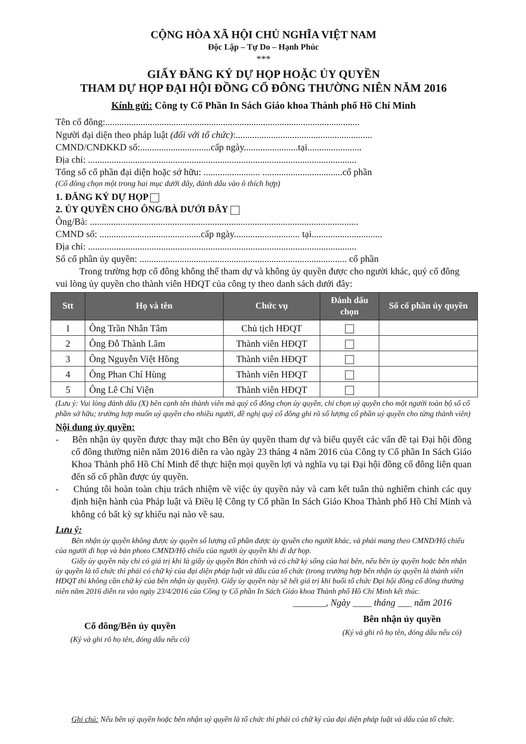CỘNG HÒA XÃ HỘI CHỦ NGHĨA VIỆT NAM
Độc Lập – Tự Do – Hạnh Phúc
***
GIẤY ĐĂNG KÝ DỰ HỌP HOẶC ỦY QUYỀN
THAM DỰ HỌP ĐẠI HỘI ĐỒNG CỔ ĐÔNG THƯỜNG NIÊN NĂM 2016
Kính gửi: Công ty Cổ Phần In Sách Giáo khoa Thành phố Hồ Chí Minh
Tên cổ đông:............................................................................................................
Người đại diện theo pháp luật (đối với tổ chức):..........................................................
CMND/CNĐKKD số:..............................cấp ngày.......................tại.......................
Địa chỉ: ..................................................................................................................
Tổng số cổ phần đại diện hoặc sở hữu: ........................ ..................................cổ phần
(Cổ đông chọn một trong hai mục dưới đây, đánh dấu vào ô thích hợp)
1. ĐĂNG KÝ DỰ HỌP
2. ỦY QUYỀN CHO ÔNG/BÀ DƯỚI ĐÂY
Ông/Bà: ..................................................................................................................
CMND số: ...........................................cấp ngày............................ tại..............................
Địa chỉ: ..................................................................................................................
Số cổ phần ủy quyền: ........................................................................................ cổ phần
Trong trường hợp cổ đông không thể tham dự và không ủy quyền được cho người khác, quý cổ đông vui lòng ủy quyền cho thành viên HĐQT của công ty theo danh sách dưới đây:
| Stt | Họ và tên | Chức vụ | Đánh dấu chọn | Số cổ phần ủy quyền |
| --- | --- | --- | --- | --- |
| 1 | Ông Trần Nhân Tâm | Chủ tịch HĐQT | | |
| 2 | Ông Đỗ Thành Lâm | Thành viên HĐQT | | |
| 3 | Ông Nguyễn Việt Hồng | Thành viên HĐQT | | |
| 4 | Ông Phan Chí Hùng | Thành viên HĐQT | | |
| 5 | Ông Lê Chí Viện | Thành viên HĐQT | | |
(Lưu ý: Vui lòng đánh dấu (X) bên cạnh tên thành viên mà quý cổ đông chọn ủy quyền, chỉ chọn uỷ quyền cho một người toàn bộ số cổ phần sở hữu; trường hợp muốn uỷ quyền cho nhiều người, đề nghị quý cổ đông ghi rõ số lượng cổ phần uỷ quyền cho từng thành viên)
Nội dung ủy quyền:
- Bên nhận ủy quyền được thay mặt cho Bên ủy quyền tham dự và biểu quyết các vấn đề tại Đại hội đồng cổ đông thường niên năm 2016 diễn ra vào ngày 23 tháng 4 năm 2016 của Công ty Cổ phần In Sách Giáo Khoa Thành phố Hồ Chí Minh để thực hiện mọi quyền lợi và nghĩa vụ tại Đại hội đồng cổ đông liên quan đến số cổ phần được ủy quyền.
- Chúng tôi hoàn toàn chịu trách nhiệm về việc ủy quyền này và cam kết tuân thủ nghiêm chỉnh các quy định hiện hành của Pháp luật và Điều lệ Công ty Cổ phần In Sách Giáo Khoa Thành phố Hồ Chí Minh và không có bất kỳ sự khiếu nại nào về sau.
Lưu ý:
Bên nhận ủy quyền không được ủy quyền số lượng cổ phần được ủy qyuền cho người khác, và phải mang theo CMND/Hộ chiếu của người đi họp và bản photo CMND/Hộ chiếu của người ủy quyền khi đi dự họp.
Giấy ủy quyền này chỉ có giá trị khi là giấy ủy quyền Bản chính và có chữ ký sống của hai bên, nếu bên ủy quyền hoặc bên nhận ủy quyền là tổ chức thì phải có chữ ký của đại diện pháp luật và dấu của tổ chức (trong trường hợp bên nhận ủy quyền là thành viên HĐQT thì không cần chữ ký của bên nhận ủy quyền). Giấy ủy quyền này sẽ hết giá trị khi buổi tổ chức Đại hội đồng cổ đông thường niên năm 2016 diễn ra vào ngày 23/4/2016 của Công ty Cổ phần In Sách Giáo khoa Thành phố Hồ Chí Minh kết thúc.
_______, Ngày ____ tháng ___ năm 2016
Cổ đông/Bên ủy quyền
(Ký và ghi rõ họ tên, đóng dấu nếu có)
Bên nhận ủy quyền
(Ký và ghi rõ họ tên, đóng dấu nếu có)
Ghi chú: Nếu bên uỷ quyền hoặc bên nhận uỷ quyền là tổ chức thì phải có chữ ký của đại diện pháp luật và dấu của tổ chức.